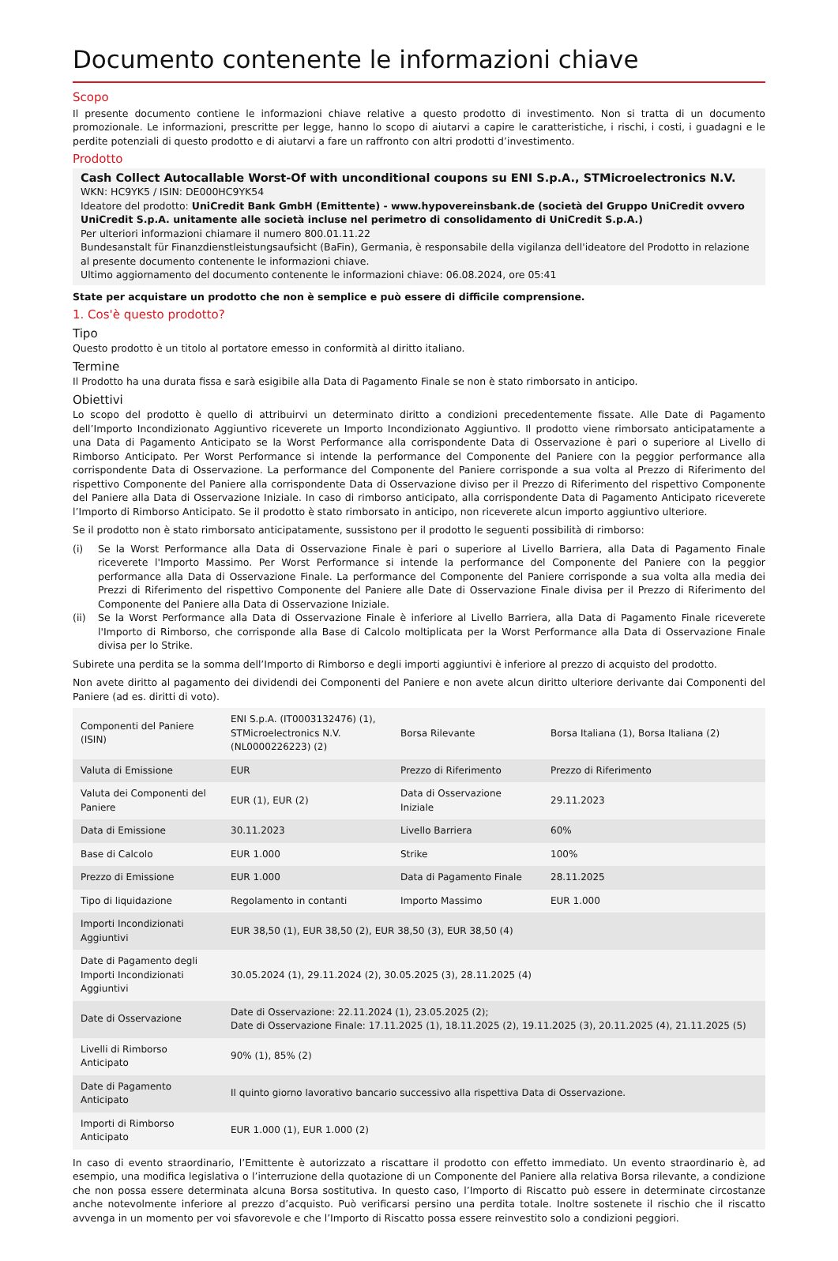Documento contenente le informazioni chiave
Scopo
Il presente documento contiene le informazioni chiave relative a questo prodotto di investimento. Non si tratta di un documento promozionale. Le informazioni, prescritte per legge, hanno lo scopo di aiutarvi a capire le caratteristiche, i rischi, i costi, i guadagni e le perdite potenziali di questo prodotto e di aiutarvi a fare un raffronto con altri prodotti d’investimento.
Prodotto
Cash Collect Autocallable Worst-Of with unconditional coupons su ENI S.p.A., STMicroelectronics N.V.
WKN: HC9YK5 / ISIN: DE000HC9YK54
Ideatore del prodotto: UniCredit Bank GmbH (Emittente) - www.hypovereinsbank.de (società del Gruppo UniCredit ovvero UniCredit S.p.A. unitamente alle società incluse nel perimetro di consolidamento di UniCredit S.p.A.)
Per ulteriori informazioni chiamare il numero 800.01.11.22
Bundesanstalt für Finanzdienstleistungsaufsicht (BaFin), Germania, è responsabile della vigilanza dell'ideatore del Prodotto in relazione al presente documento contenente le informazioni chiave.
Ultimo aggiornamento del documento contenente le informazioni chiave: 06.08.2024, ore 05:41
State per acquistare un prodotto che non è semplice e può essere di difficile comprensione.
1. Cos'è questo prodotto?
Tipo
Questo prodotto è un titolo al portatore emesso in conformità al diritto italiano.
Termine
Il Prodotto ha una durata fissa e sarà esigibile alla Data di Pagamento Finale se non è stato rimborsato in anticipo.
Obiettivi
Lo scopo del prodotto è quello di attribuirvi un determinato diritto a condizioni precedentemente fissate. Alle Date di Pagamento dell’Importo Incondizionato Aggiuntivo riceverete un Importo Incondizionato Aggiuntivo. Il prodotto viene rimborsato anticipatamente a una Data di Pagamento Anticipato se la Worst Performance alla corrispondente Data di Osservazione è pari o superiore al Livello di Rimborso Anticipato. Per Worst Performance si intende la performance del Componente del Paniere con la peggior performance alla corrispondente Data di Osservazione. La performance del Componente del Paniere corrisponde a sua volta al Prezzo di Riferimento del rispettivo Componente del Paniere alla corrispondente Data di Osservazione diviso per il Prezzo di Riferimento del rispettivo Componente del Paniere alla Data di Osservazione Iniziale. In caso di rimborso anticipato, alla corrispondente Data di Pagamento Anticipato riceverete l’Importo di Rimborso Anticipato. Se il prodotto è stato rimborsato in anticipo, non riceverete alcun importo aggiuntivo ulteriore.
Se il prodotto non è stato rimborsato anticipatamente, sussistono per il prodotto le seguenti possibilità di rimborso:
(i) Se la Worst Performance alla Data di Osservazione Finale è pari o superiore al Livello Barriera, alla Data di Pagamento Finale riceverete l'Importo Massimo. Per Worst Performance si intende la performance del Componente del Paniere con la peggior performance alla Data di Osservazione Finale. La performance del Componente del Paniere corrisponde a sua volta alla media dei Prezzi di Riferimento del rispettivo Componente del Paniere alle Date di Osservazione Finale divisa per il Prezzo di Riferimento del Componente del Paniere alla Data di Osservazione Iniziale.
(ii) Se la Worst Performance alla Data di Osservazione Finale è inferiore al Livello Barriera, alla Data di Pagamento Finale riceverete l'Importo di Rimborso, che corrisponde alla Base di Calcolo moltiplicata per la Worst Performance alla Data di Osservazione Finale divisa per lo Strike.
Subirete una perdita se la somma dell’Importo di Rimborso e degli importi aggiuntivi è inferiore al prezzo di acquisto del prodotto.
Non avete diritto al pagamento dei dividendi dei Componenti del Paniere e non avete alcun diritto ulteriore derivante dai Componenti del Paniere (ad es. diritti di voto).
| Componenti del Paniere (ISIN) | ENI S.p.A. (IT0003132476) (1), STMicroelectronics N.V. (NL0000226223) (2) | Borsa Rilevante | Borsa Italiana (1), Borsa Italiana (2) |
| Valuta di Emissione | EUR | Prezzo di Riferimento | Prezzo di Riferimento |
| Valuta dei Componenti del Paniere | EUR (1), EUR (2) | Data di Osservazione Iniziale | 29.11.2023 |
| Data di Emissione | 30.11.2023 | Livello Barriera | 60% |
| Base di Calcolo | EUR 1.000 | Strike | 100% |
| Prezzo di Emissione | EUR 1.000 | Data di Pagamento Finale | 28.11.2025 |
| Tipo di liquidazione | Regolamento in contanti | Importo Massimo | EUR 1.000 |
| Importi Incondizionati Aggiuntivi | EUR 38,50 (1), EUR 38,50 (2), EUR 38,50 (3), EUR 38,50 (4) | | |
| Date di Pagamento degli Importi Incondizionati Aggiuntivi | 30.05.2024 (1), 29.11.2024 (2), 30.05.2025 (3), 28.11.2025 (4) | | |
| Date di Osservazione | Date di Osservazione: 22.11.2024 (1), 23.05.2025 (2); Date di Osservazione Finale: 17.11.2025 (1), 18.11.2025 (2), 19.11.2025 (3), 20.11.2025 (4), 21.11.2025 (5) | | |
| Livelli di Rimborso Anticipato | 90% (1), 85% (2) | | |
| Date di Pagamento Anticipato | Il quinto giorno lavorativo bancario successivo alla rispettiva Data di Osservazione. | | |
| Importi di Rimborso Anticipato | EUR 1.000 (1), EUR 1.000 (2) | | |
In caso di evento straordinario, l’Emittente è autorizzato a riscattare il prodotto con effetto immediato. Un evento straordinario è, ad esempio, una modifica legislativa o l’interruzione della quotazione di un Componente del Paniere alla relativa Borsa rilevante, a condizione che non possa essere determinata alcuna Borsa sostitutiva. In questo caso, l’Importo di Riscatto può essere in determinate circostanze anche notevolmente inferiore al prezzo d’acquisto. Può verificarsi persino una perdita totale. Inoltre sostenete il rischio che il riscatto avvenga in un momento per voi sfavorevole e che l’Importo di Riscatto possa essere reinvestito solo a condizioni peggiori.